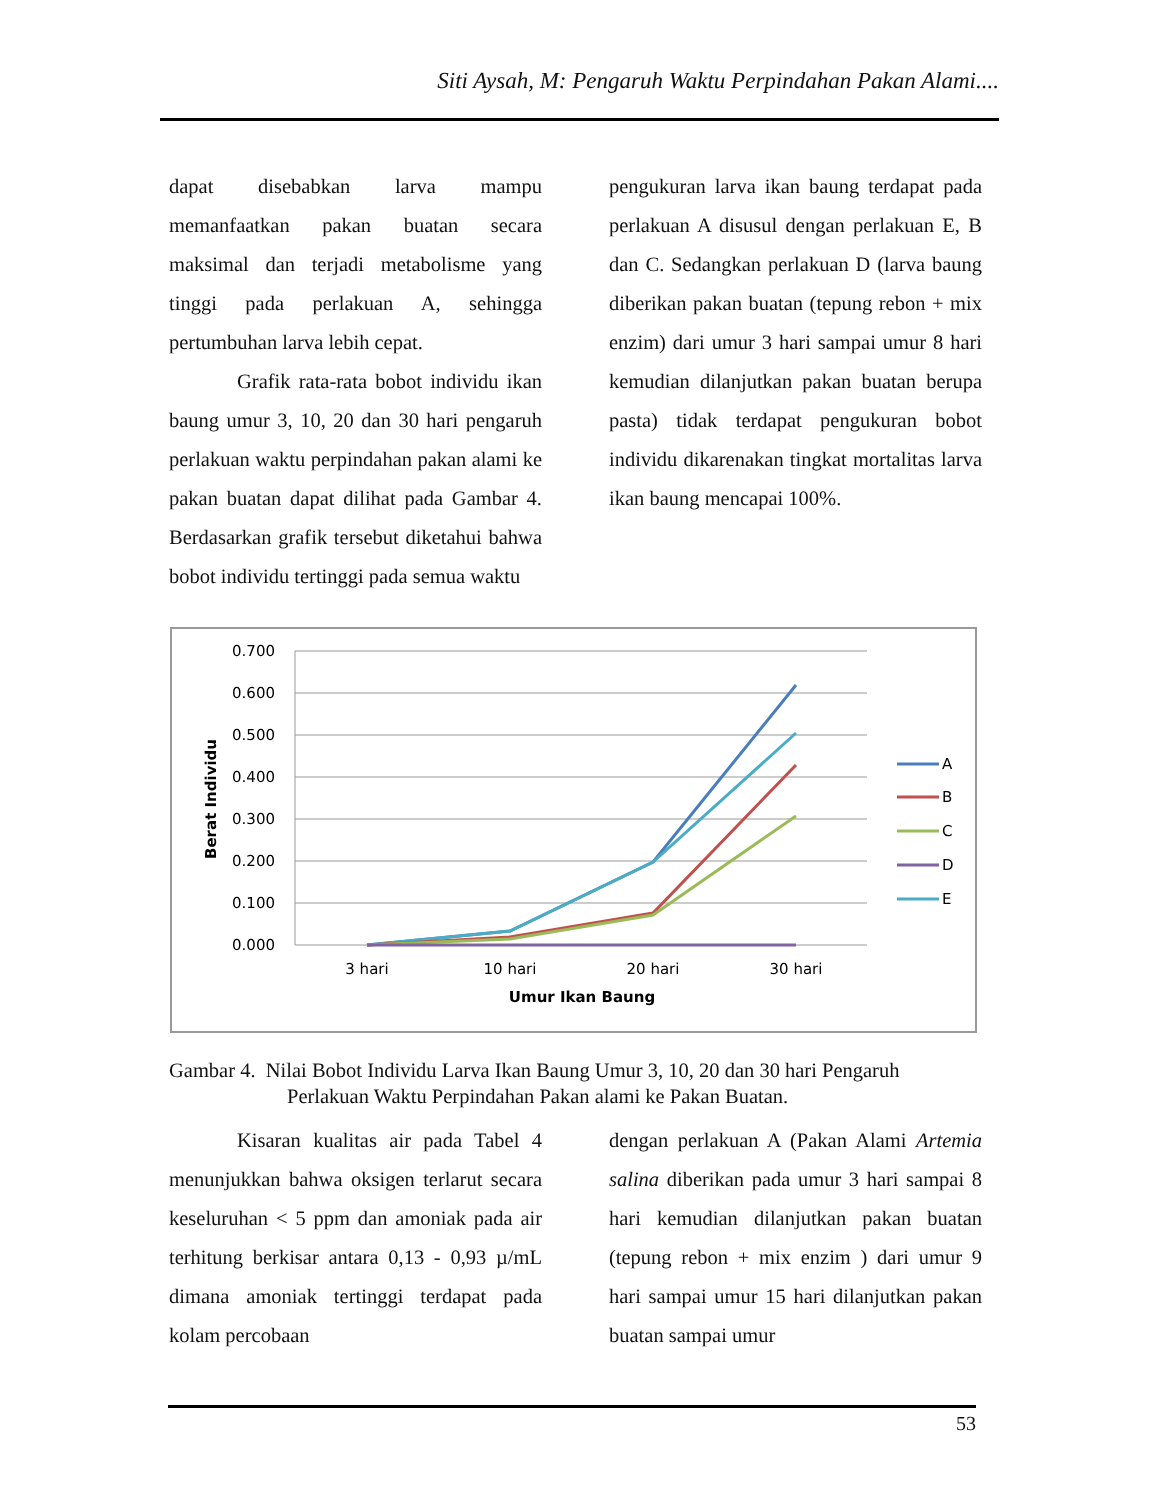Siti Aysah, M: Pengaruh Waktu Perpindahan Pakan Alami....
dapat disebabkan larva mampu memanfaatkan pakan buatan secara maksimal dan terjadi metabolisme yang tinggi pada perlakuan A, sehingga pertumbuhan larva lebih cepat.
Grafik rata-rata bobot individu ikan baung umur 3, 10, 20 dan 30 hari pengaruh perlakuan waktu perpindahan pakan alami ke pakan buatan dapat dilihat pada Gambar 4. Berdasarkan grafik tersebut diketahui bahwa bobot individu tertinggi pada semua waktu
pengukuran larva ikan baung terdapat pada perlakuan A disusul dengan perlakuan E, B dan C. Sedangkan perlakuan D (larva baung diberikan pakan buatan (tepung rebon + mix enzim) dari umur 3 hari sampai umur 8 hari kemudian dilanjutkan pakan buatan berupa pasta) tidak terdapat pengukuran bobot individu dikarenakan tingkat mortalitas larva ikan baung mencapai 100%.
0.700
0.600
0.500
0.400
0.300
0.200
0.100
0.000
3 hari
10 hari
20 hari
30 hari
Umur Ikan Baung
Berat Individu
A
B
C
D
E
Gambar 4. Nilai Bobot Individu Larva Ikan Baung Umur 3, 10, 20 dan 30 hari Pengaruh
Perlakuan Waktu Perpindahan Pakan alami ke Pakan Buatan.
Kisaran kualitas air pada Tabel 4 menunjukkan bahwa oksigen terlarut secara keseluruhan < 5 ppm dan amoniak pada air terhitung berkisar antara 0,13 - 0,93 µ/mL dimana amoniak tertinggi terdapat pada kolam percobaan
dengan perlakuan A (Pakan Alami Artemia salina diberikan pada umur 3 hari sampai 8 hari kemudian dilanjutkan pakan buatan (tepung rebon + mix enzim ) dari umur 9 hari sampai umur 15 hari dilanjutkan pakan buatan sampai umur
53